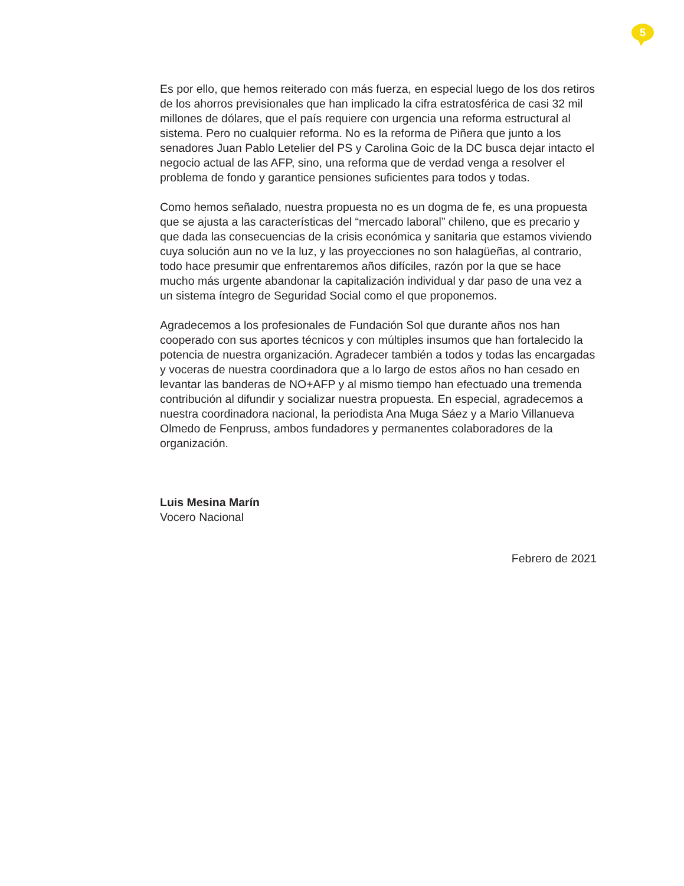5
Es por ello, que hemos reiterado con más fuerza, en especial luego de los dos retiros de los ahorros previsionales que han implicado la cifra estratosférica de casi 32 mil millones de dólares, que el país requiere con urgencia una reforma estructural al sistema. Pero no cualquier reforma. No es la reforma de Piñera que junto a los senadores Juan Pablo Letelier del PS y Carolina Goic de la DC busca dejar intacto el negocio actual de las AFP, sino, una reforma que de verdad venga a resolver el problema de fondo y garantice pensiones suficientes para todos y todas.
Como hemos señalado, nuestra propuesta no es un dogma de fe, es una propuesta que se ajusta a las características del “mercado laboral” chileno, que es precario y que dada las consecuencias de la crisis económica y sanitaria que estamos viviendo cuya solución aun no ve la luz, y las proyecciones no son halagüeñas, al contrario, todo hace presumir que enfrentaremos años difíciles, razón por la que se hace mucho más urgente abandonar la capitalización individual y dar paso de una vez a un sistema íntegro de Seguridad Social como el que proponemos.
Agradecemos a los profesionales de Fundación Sol que durante años nos han cooperado con sus aportes técnicos y con múltiples insumos que han fortalecido la potencia de nuestra organización. Agradecer también a todos y todas las encargadas y voceras de nuestra coordinadora que a lo largo de estos años no han cesado en levantar las banderas de NO+AFP y al mismo tiempo han efectuado una tremenda contribución al difundir y socializar nuestra propuesta. En especial, agradecemos a nuestra coordinadora nacional, la periodista Ana Muga Sáez y a Mario Villanueva Olmedo de Fenpruss, ambos fundadores y permanentes colaboradores de la organización.
Luis Mesina Marín
Vocero Nacional
Febrero de 2021